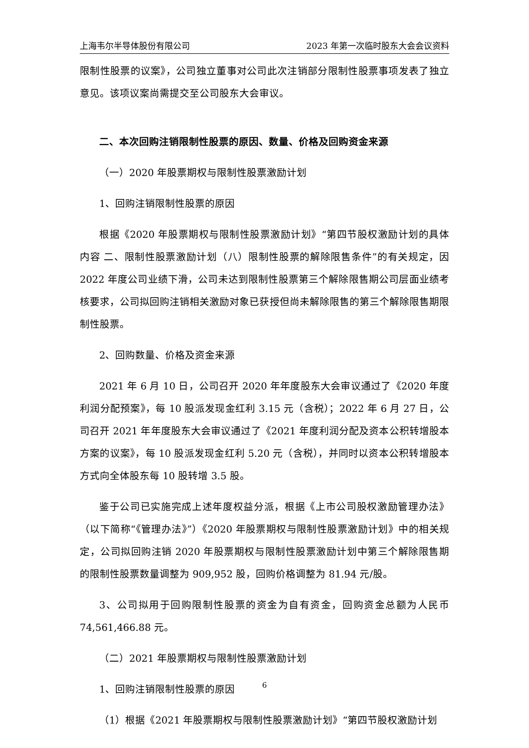上海韦尔半导体股份有限公司 2023 年第一次临时股东大会会议资料
限制性股票的议案》，公司独立董事对公司此次注销部分限制性股票事项发表了独立意见。该项议案尚需提交至公司股东大会审议。
二、本次回购注销限制性股票的原因、数量、价格及回购资金来源
（一）2020 年股票期权与限制性股票激励计划
1、回购注销限制性股票的原因
根据《2020 年股票期权与限制性股票激励计划》“第四节股权激励计划的具体内容 二、限制性股票激励计划（八）限制性股票的解除限售条件”的有关规定，因 2022 年度公司业绩下滑，公司未达到限制性股票第三个解除限售期公司层面业绩考核要求，公司拟回购注销相关激励对象已获授但尚未解除限售的第三个解除限售期限制性股票。
2、回购数量、价格及资金来源
2021 年 6 月 10 日，公司召开 2020 年年度股东大会审议通过了《2020 年度利润分配预案》，每 10 股派发现金红利 3.15 元（含税）；2022 年 6 月 27 日，公司召开 2021 年年度股东大会审议通过了《2021 年度利润分配及资本公积转增股本方案的议案》，每 10 股派发现金红利 5.20 元（含税），并同时以资本公积转增股本方式向全体股东每 10 股转增 3.5 股。
鉴于公司已实施完成上述年度权益分派，根据《上市公司股权激励管理办法》（以下简称“《管理办法》”）《2020 年股票期权与限制性股票激励计划》中的相关规定，公司拟回购注销 2020 年股票期权与限制性股票激励计划中第三个解除限售期的限制性股票数量调整为 909,952 股，回购价格调整为 81.94 元/股。
3、公司拟用于回购限制性股票的资金为自有资金，回购资金总额为人民币 74,561,466.88 元。
（二）2021 年股票期权与限制性股票激励计划
1、回购注销限制性股票的原因
（1）根据《2021 年股票期权与限制性股票激励计划》“第四节股权激励计划
6